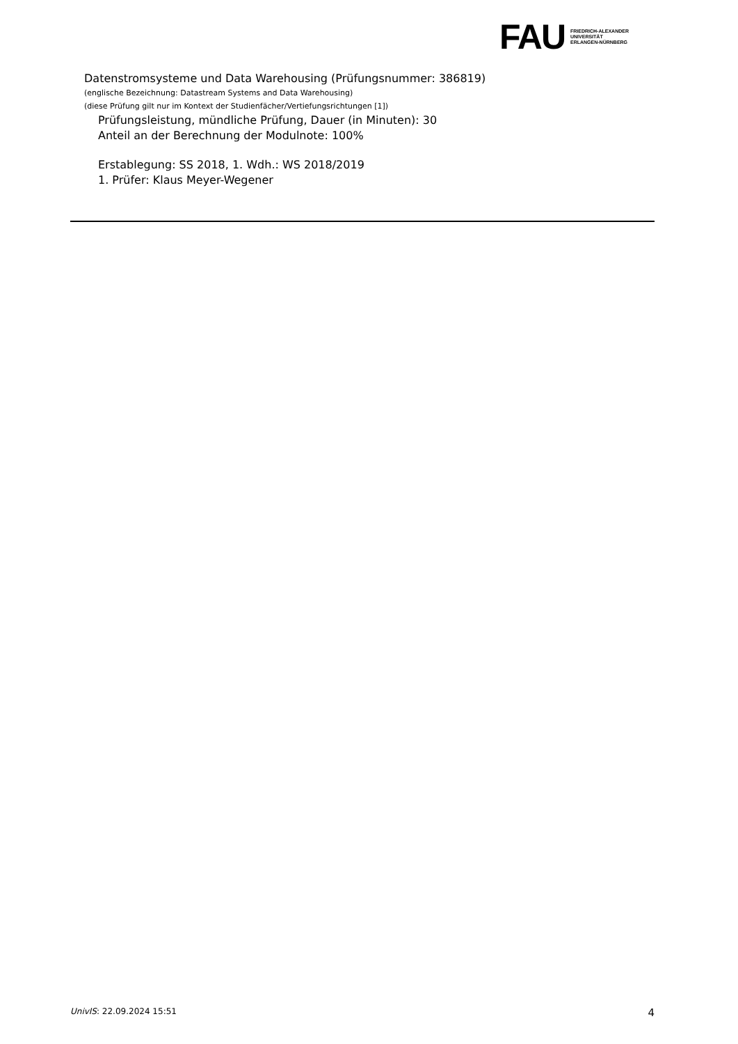FAU
FRIEDRICH-ALEXANDER
UNIVERSITÄT
ERLANGEN-NÜRNBERG
Datenstromsysteme und Data Warehousing (Prüfungsnummer: 386819)
(englische Bezeichnung: Datastream Systems and Data Warehousing)
(diese Prüfung gilt nur im Kontext der Studienfächer/Vertiefungsrichtungen [1])
Prüfungsleistung, mündliche Prüfung, Dauer (in Minuten): 30
Anteil an der Berechnung der Modulnote: 100%
Erstablegung: SS 2018, 1. Wdh.: WS 2018/2019
1. Prüfer: Klaus Meyer-Wegener
UnivIS: 22.09.2024 15:51 4